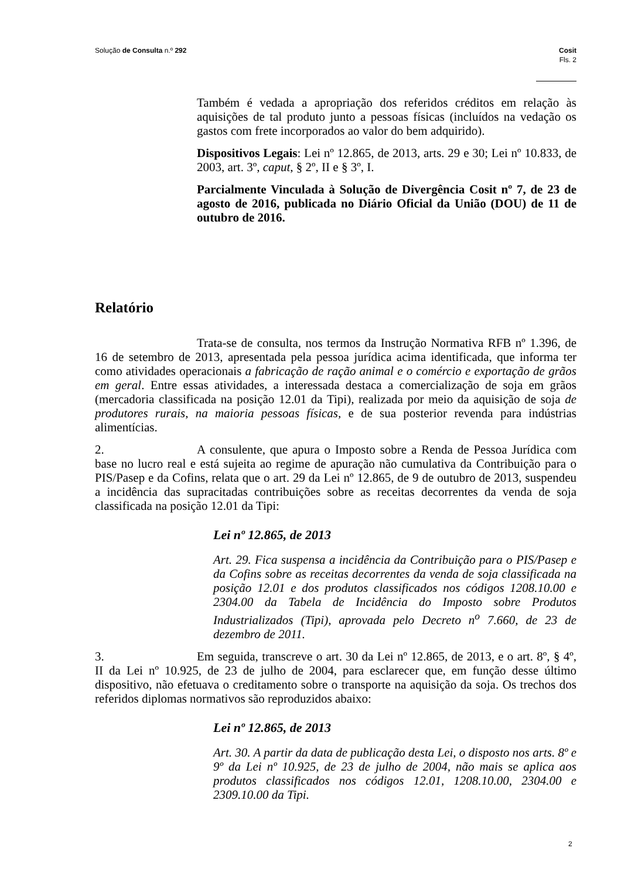Solução de Consulta n.º 292 Cosit
Fls. 2
Também é vedada a apropriação dos referidos créditos em relação às aquisições de tal produto junto a pessoas físicas (incluídos na vedação os gastos com frete incorporados ao valor do bem adquirido).
Dispositivos Legais: Lei nº 12.865, de 2013, arts. 29 e 30; Lei nº 10.833, de 2003, art. 3º, caput, § 2º, II e § 3º, I.
Parcialmente Vinculada à Solução de Divergência Cosit nº 7, de 23 de agosto de 2016, publicada no Diário Oficial da União (DOU) de 11 de outubro de 2016.
Relatório
Trata-se de consulta, nos termos da Instrução Normativa RFB nº 1.396, de 16 de setembro de 2013, apresentada pela pessoa jurídica acima identificada, que informa ter como atividades operacionais a fabricação de ração animal e o comércio e exportação de grãos em geral. Entre essas atividades, a interessada destaca a comercialização de soja em grãos (mercadoria classificada na posição 12.01 da Tipi), realizada por meio da aquisição de soja de produtores rurais, na maioria pessoas físicas, e de sua posterior revenda para indústrias alimentícias.
2. A consulente, que apura o Imposto sobre a Renda de Pessoa Jurídica com base no lucro real e está sujeita ao regime de apuração não cumulativa da Contribuição para o PIS/Pasep e da Cofins, relata que o art. 29 da Lei nº 12.865, de 9 de outubro de 2013, suspendeu a incidência das supracitadas contribuições sobre as receitas decorrentes da venda de soja classificada na posição 12.01 da Tipi:
Lei nº 12.865, de 2013
Art. 29. Fica suspensa a incidência da Contribuição para o PIS/Pasep e da Cofins sobre as receitas decorrentes da venda de soja classificada na posição 12.01 e dos produtos classificados nos códigos 1208.10.00 e 2304.00 da Tabela de Incidência do Imposto sobre Produtos Industrializados (Tipi), aprovada pelo Decreto n<sup>o</sup> 7.660, de 23 de dezembro de 2011.
3. Em seguida, transcreve o art. 30 da Lei nº 12.865, de 2013, e o art. 8º, § 4º, II da Lei nº 10.925, de 23 de julho de 2004, para esclarecer que, em função desse último dispositivo, não efetuava o creditamento sobre o transporte na aquisição da soja. Os trechos dos referidos diplomas normativos são reproduzidos abaixo:
Lei nº 12.865, de 2013
Art. 30. A partir da data de publicação desta Lei, o disposto nos arts. 8º e 9º da Lei nº 10.925, de 23 de julho de 2004, não mais se aplica aos produtos classificados nos códigos 12.01, 1208.10.00, 2304.00 e 2309.10.00 da Tipi.
2